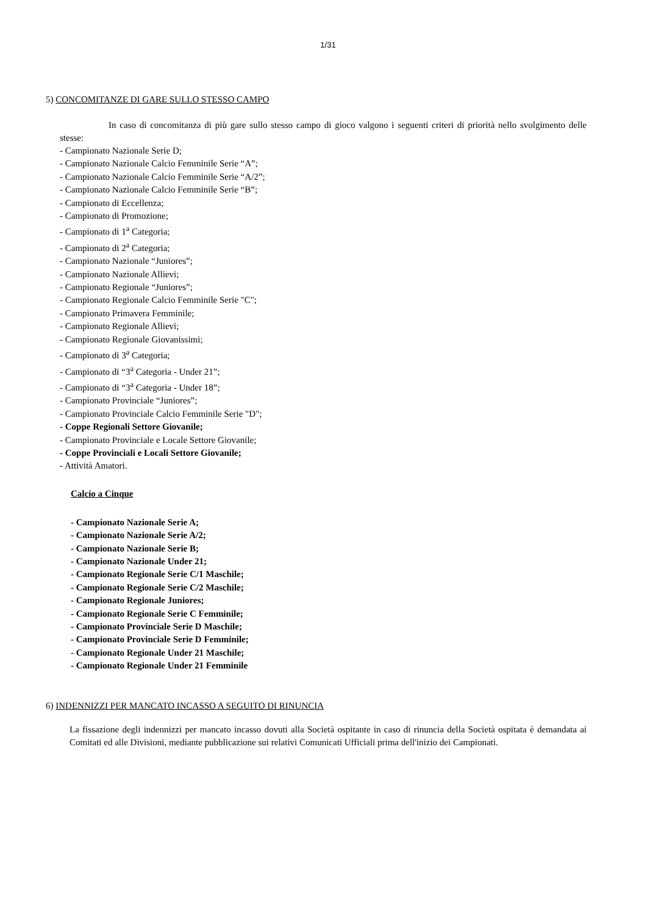1/31
5) CONCOMITANZE DI GARE SULLO STESSO CAMPO
In caso di concomitanza di più gare sullo stesso campo di gioco valgono i seguenti criteri di priorità nello svolgimento delle stesse:
- Campionato Nazionale Serie D;
- Campionato Nazionale Calcio Femminile Serie “A”;
- Campionato Nazionale Calcio Femminile Serie “A/2”;
- Campionato Nazionale Calcio Femminile Serie “B”;
- Campionato di Eccellenza;
- Campionato di Promozione;
- Campionato di 1<sup>a</sup> Categoria;
- Campionato di 2<sup>a</sup> Categoria;
- Campionato Nazionale “Juniores”;
- Campionato Nazionale Allievi;
- Campionato Regionale “Juniores”;
- Campionato Regionale Calcio Femminile Serie "C";
- Campionato Primavera Femminile;
- Campionato Regionale Allievi;
- Campionato Regionale Giovanissimi;
- Campionato di 3<sup>a</sup> Categoria;
- Campionato di “3<sup>a</sup> Categoria - Under 21”;
- Campionato di “3<sup>a</sup> Categoria - Under 18”;
- Campionato Provinciale “Juniores”;
- Campionato Provinciale Calcio Femminile Serie "D";
- Coppe Regionali Settore Giovanile;
- Campionato Provinciale e Locale Settore Giovanile;
- Coppe Provinciali e Locali Settore Giovanile;
- Attività Amatori.
Calcio a Cinque
- Campionato Nazionale Serie A;
- Campionato Nazionale Serie A/2;
- Campionato Nazionale Serie B;
- Campionato Nazionale Under 21;
- Campionato Regionale Serie C/1 Maschile;
- Campionato Regionale Serie C/2 Maschile;
- Campionato Regionale Juniores;
- Campionato Regionale Serie C Femminile;
- Campionato Provinciale Serie D Maschile;
- Campionato Provinciale Serie D Femminile;
- Campionato Regionale Under 21 Maschile;
- Campionato Regionale Under 21 Femminile
6) INDENNIZZI PER MANCATO INCASSO A SEGUITO DI RINUNCIA
La fissazione degli indennizzi per mancato incasso dovuti alla Società ospitante in caso di rinuncia della Società ospitata è demandata ai Comitati ed alle Divisioni, mediante pubblicazione sui relativi Comunicati Ufficiali prima dell'inizio dei Campionati.